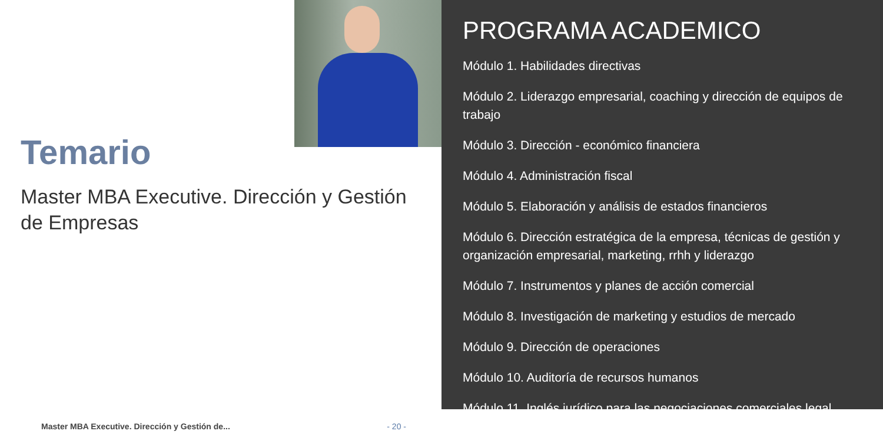Temario
Master MBA Executive. Dirección y Gestión de Empresas
Master MBA Executive. Dirección y Gestión de... - 20 -
PROGRAMA ACADEMICO
Módulo 1. Habilidades directivas
Módulo 2. Liderazgo empresarial, coaching y dirección de equipos de trabajo
Módulo 3. Dirección - económico financiera
Módulo 4. Administración fiscal
Módulo 5. Elaboración y análisis de estados financieros
Módulo 6. Dirección estratégica de la empresa, técnicas de gestión y organización empresarial, marketing, rrhh y liderazgo
Módulo 7. Instrumentos y planes de acción comercial
Módulo 8. Investigación de marketing y estudios de mercado
Módulo 9. Dirección de operaciones
Módulo 10. Auditoría de recursos humanos
Módulo 11. Inglés jurídico para las negociaciones comerciales legal